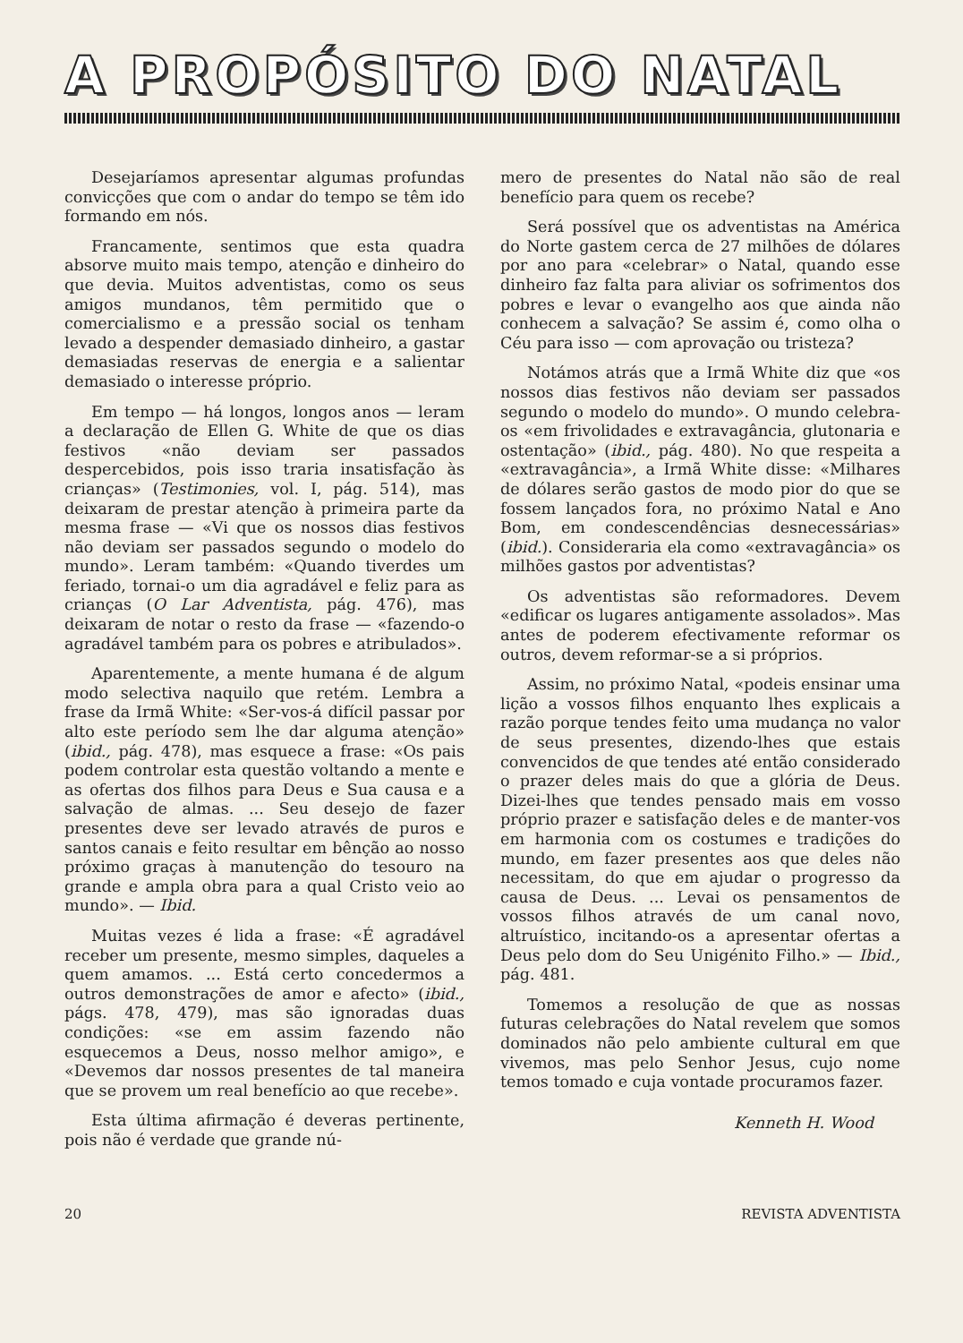A PROPÓSITO DO NATAL
Desejaríamos apresentar algumas profundas convicções que com o andar do tempo se têm ido formando em nós.
Francamente, sentimos que esta quadra absorve muito mais tempo, atenção e dinheiro do que devia. Muitos adventistas, como os seus amigos mundanos, têm permitido que o comercialismo e a pressão social os tenham levado a despender demasiado dinheiro, a gastar demasiadas reservas de energia e a salientar demasiado o interesse próprio.
Em tempo — há longos, longos anos — leram a declaração de Ellen G. White de que os dias festivos «não deviam ser passados despercebidos, pois isso traria insatisfação às crianças» (Testimonies, vol. I, pág. 514), mas deixaram de prestar atenção à primeira parte da mesma frase — «Vi que os nossos dias festivos não deviam ser passados segundo o modelo do mundo». Leram também: «Quando tiverdes um feriado, tornai-o um dia agradável e feliz para as crianças (O Lar Adventista, pág. 476), mas deixaram de notar o resto da frase — «fazendo-o agradável também para os pobres e atribulados».
Aparentemente, a mente humana é de algum modo selectiva naquilo que retém. Lembra a frase da Irmã White: «Ser-vos-á difícil passar por alto este período sem lhe dar alguma atenção» (ibid., pág. 478), mas esquece a frase: «Os pais podem controlar esta questão voltando a mente e as ofertas dos filhos para Deus e Sua causa e a salvação de almas. ... Seu desejo de fazer presentes deve ser levado através de puros e santos canais e feito resultar em bênção ao nosso próximo graças à manutenção do tesouro na grande e ampla obra para a qual Cristo veio ao mundo». — Ibid.
Muitas vezes é lida a frase: «É agradável receber um presente, mesmo simples, daqueles a quem amamos. ... Está certo concedermos a outros demonstrações de amor e afecto» (ibid., págs. 478, 479), mas são ignoradas duas condições: «se em assim fazendo não esquecemos a Deus, nosso melhor amigo», e «Devemos dar nossos presentes de tal maneira que se provem um real benefício ao que recebe».
Esta última afirmação é deveras pertinente, pois não é verdade que grande nú-
mero de presentes do Natal não são de real benefício para quem os recebe?
Será possível que os adventistas na América do Norte gastem cerca de 27 milhões de dólares por ano para «celebrar» o Natal, quando esse dinheiro faz falta para aliviar os sofrimentos dos pobres e levar o evangelho aos que ainda não conhecem a salvação? Se assim é, como olha o Céu para isso — com aprovação ou tristeza?
Notámos atrás que a Irmã White diz que «os nossos dias festivos não deviam ser passados segundo o modelo do mundo». O mundo celebra-os «em frivolidades e extravagância, glutonaria e ostentação» (ibid., pág. 480). No que respeita a «extravagância», a Irmã White disse: «Milhares de dólares serão gastos de modo pior do que se fossem lançados fora, no próximo Natal e Ano Bom, em condescendências desnecessárias» (ibid.). Consideraria ela como «extravagância» os milhões gastos por adventistas?
Os adventistas são reformadores. Devem «edificar os lugares antigamente assolados». Mas antes de poderem efectivamente reformar os outros, devem reformar-se a si próprios.
Assim, no próximo Natal, «podeis ensinar uma lição a vossos filhos enquanto lhes explicais a razão porque tendes feito uma mudança no valor de seus presentes, dizendo-lhes que estais convencidos de que tendes até então considerado o prazer deles mais do que a glória de Deus. Dizei-lhes que tendes pensado mais em vosso próprio prazer e satisfação deles e de manter-vos em harmonia com os costumes e tradições do mundo, em fazer presentes aos que deles não necessitam, do que em ajudar o progresso da causa de Deus. ... Levai os pensamentos de vossos filhos através de um canal novo, altruístico, incitando-os a apresentar ofertas a Deus pelo dom do Seu Unigénito Filho.» — Ibid., pág. 481.
Tomemos a resolução de que as nossas futuras celebrações do Natal revelem que somos dominados não pelo ambiente cultural em que vivemos, mas pelo Senhor Jesus, cujo nome temos tomado e cuja vontade procuramos fazer.
Kenneth H. Wood
20 REVISTA ADVENTISTA